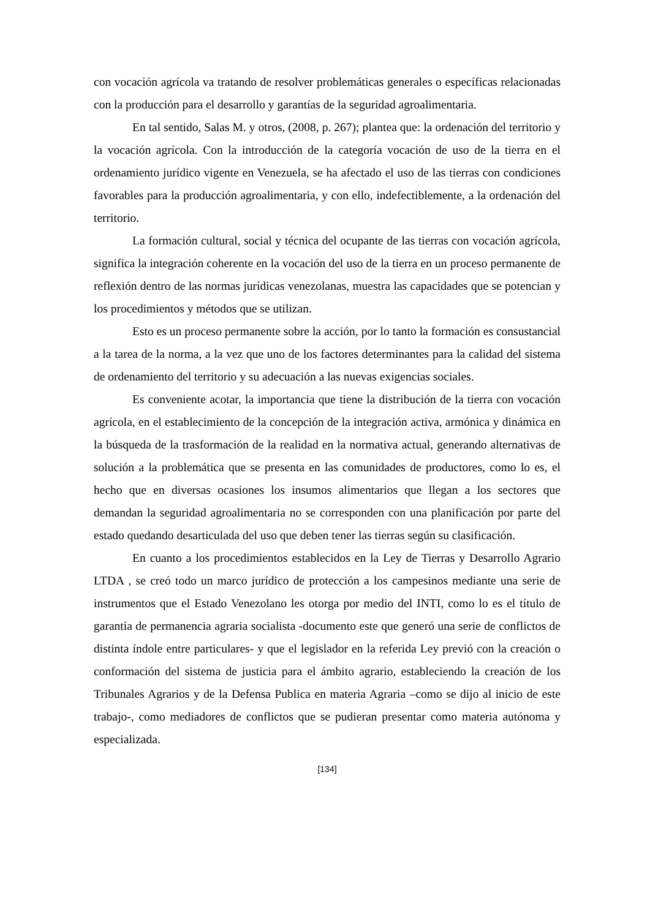con vocación agrícola va tratando de resolver problemáticas generales o específicas relacionadas con la producción para el desarrollo y garantías de la seguridad agroalimentaria.
En tal sentido, Salas M. y otros, (2008, p. 267); plantea que: la ordenación del territorio y la vocación agrícola. Con la introducción de la categoría vocación de uso de la tierra en el ordenamiento jurídico vigente en Venezuela, se ha afectado el uso de las tierras con condiciones favorables para la producción agroalimentaria, y con ello, indefectiblemente, a la ordenación del territorio.
La formación cultural, social y técnica del ocupante de las tierras con vocación agrícola, significa la integración coherente en la vocación del uso de la tierra en un proceso permanente de reflexión dentro de las normas jurídicas venezolanas, muestra las capacidades que se potencian y los procedimientos y métodos que se utilizan.
Esto es un proceso permanente sobre la acción, por lo tanto la formación es consustancial a la tarea de la norma, a la vez que uno de los factores determinantes para la calidad del sistema de ordenamiento del territorio y su adecuación a las nuevas exigencias sociales.
Es conveniente acotar, la importancia que tiene la distribución de la tierra con vocación agrícola, en el establecimiento de la concepción de la integración activa, armónica y dinámica en la búsqueda de la trasformación de la realidad en la normativa actual, generando alternativas de solución a la problemática que se presenta en las comunidades de productores, como lo es, el hecho que en diversas ocasiones los insumos alimentarios que llegan a los sectores que demandan la seguridad agroalimentaria no se corresponden con una planificación por parte del estado quedando desarticulada del uso que deben tener las tierras según su clasificación.
En cuanto a los procedimientos establecidos en la Ley de Tierras y Desarrollo Agrario LTDA , se creó todo un marco jurídico de protección a los campesinos mediante una serie de instrumentos que el Estado Venezolano les otorga por medio del INTI, como lo es el título de garantía de permanencia agraria socialista -documento este que generó una serie de conflictos de distinta índole entre particulares- y que el legislador en la referida Ley previó con la creación o conformación del sistema de justicia para el ámbito agrario, estableciendo la creación de los Tribunales Agrarios y de la Defensa Publica en materia Agraria –como se dijo al inicio de este trabajo-, como mediadores de conflictos que se pudieran presentar como materia autónoma y especializada.
[134]